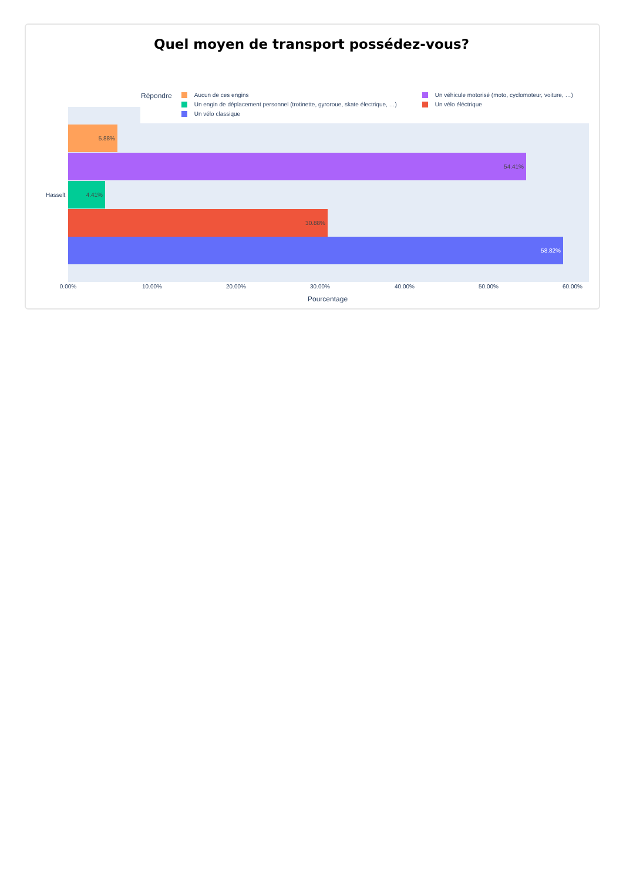Quel moyen de transport possédez-vous?
Répondre
Aucun de ces engins
Un véhicule motorisé (moto, cyclomoteur, voiture, …)
Un engin de déplacement personnel (trotinette, gyroroue, skate électrique, …)
Un vélo éléctrique
Un vélo classique
5.88%
54.41%
Hasselt
4.41%
30.88%
58.82%
0.00% 10.00% 20.00% 30.00% 40.00% 50.00% 60.00%
Pourcentage